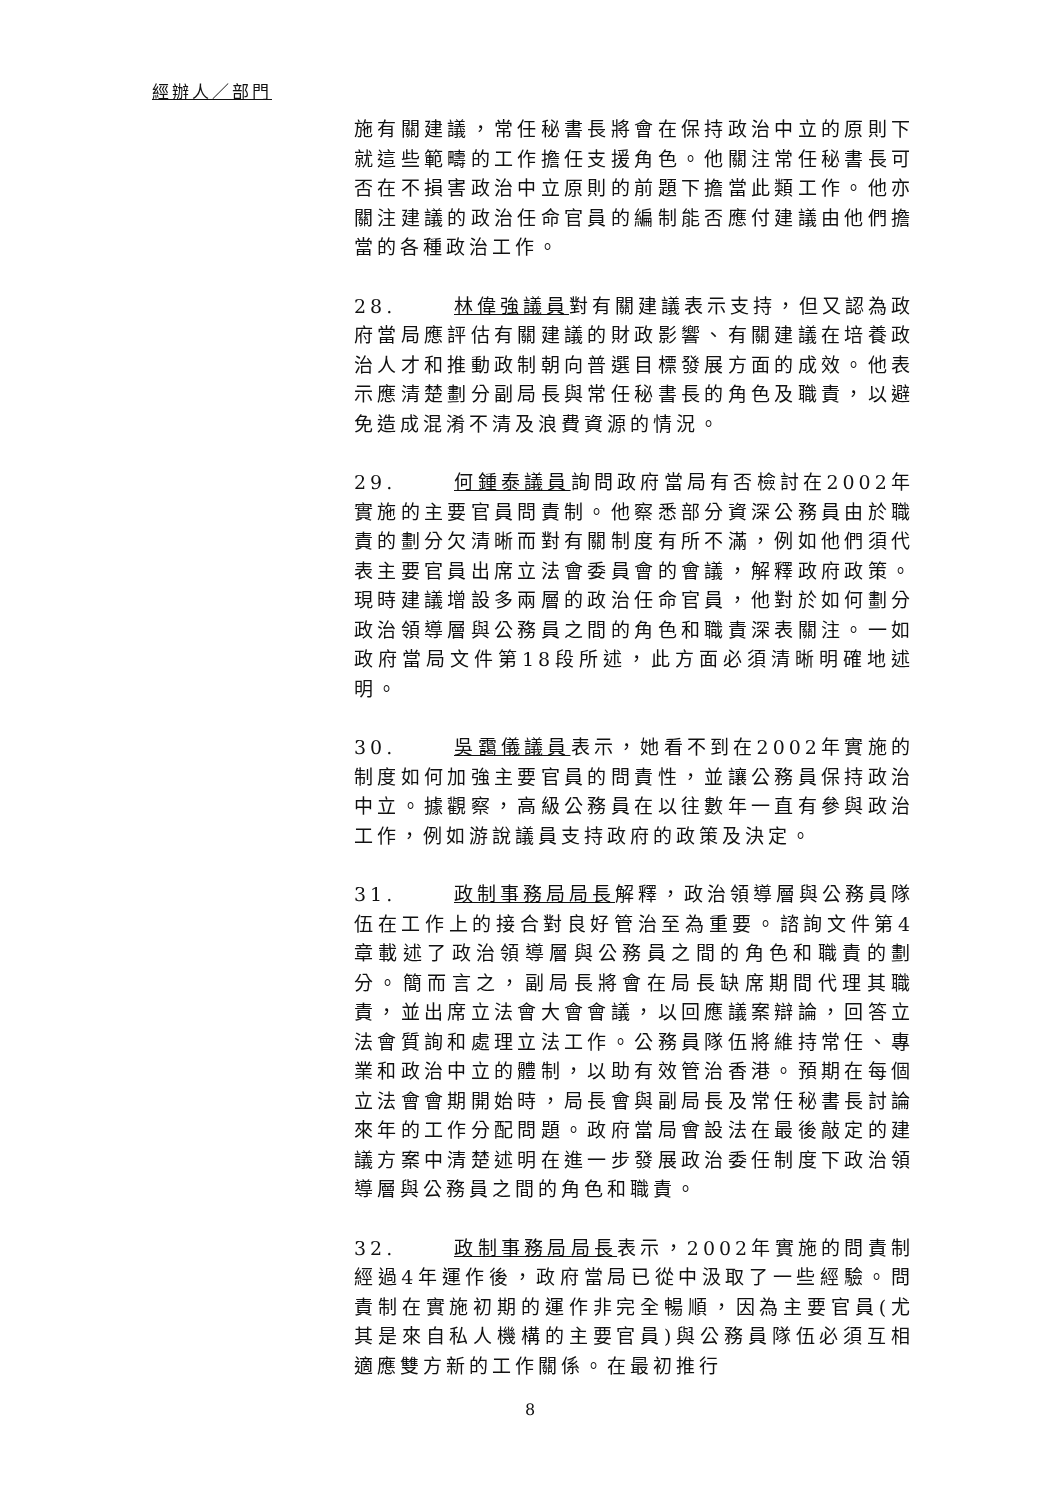經辦人／部門
施有關建議，常任秘書長將會在保持政治中立的原則下就這些範疇的工作擔任支援角色。他關注常任秘書長可否在不損害政治中立原則的前題下擔當此類工作。他亦關注建議的政治任命官員的編制能否應付建議由他們擔當的各種政治工作。
28. 林偉強議員對有關建議表示支持，但又認為政府當局應評估有關建議的財政影響、有關建議在培養政治人才和推動政制朝向普選目標發展方面的成效。他表示應清楚劃分副局長與常任秘書長的角色及職責，以避免造成混淆不清及浪費資源的情況。
29. 何鍾泰議員詢問政府當局有否檢討在2002年實施的主要官員問責制。他察悉部分資深公務員由於職責的劃分欠清晰而對有關制度有所不滿，例如他們須代表主要官員出席立法會委員會的會議，解釋政府政策。現時建議增設多兩層的政治任命官員，他對於如何劃分政治領導層與公務員之間的角色和職責深表關注。一如政府當局文件第18段所述，此方面必須清晰明確地述明。
30. 吳靄儀議員表示，她看不到在2002年實施的制度如何加強主要官員的問責性，並讓公務員保持政治中立。據觀察，高級公務員在以往數年一直有參與政治工作，例如游說議員支持政府的政策及決定。
31. 政制事務局局長解釋，政治領導層與公務員隊伍在工作上的接合對良好管治至為重要。諮詢文件第4章載述了政治領導層與公務員之間的角色和職責的劃分。簡而言之，副局長將會在局長缺席期間代理其職責，並出席立法會大會會議，以回應議案辯論，回答立法會質詢和處理立法工作。公務員隊伍將維持常任、專業和政治中立的體制，以助有效管治香港。預期在每個立法會會期開始時，局長會與副局長及常任秘書長討論來年的工作分配問題。政府當局會設法在最後敲定的建議方案中清楚述明在進一步發展政治委任制度下政治領導層與公務員之間的角色和職責。
32. 政制事務局局長表示，2002年實施的問責制經過4年運作後，政府當局已從中汲取了一些經驗。問責制在實施初期的運作非完全暢順，因為主要官員(尤其是來自私人機構的主要官員)與公務員隊伍必須互相適應雙方新的工作關係。在最初推行
8